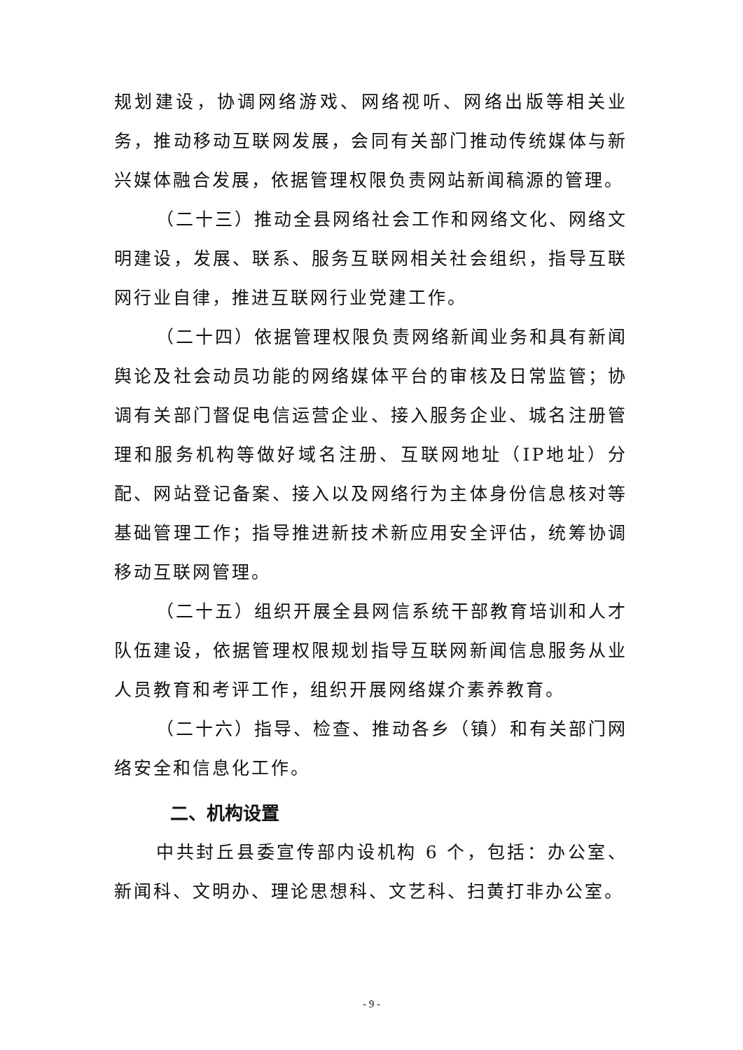规划建设，协调网络游戏、网络视听、网络出版等相关业务，推动移动互联网发展，会同有关部门推动传统媒体与新兴媒体融合发展，依据管理权限负责网站新闻稿源的管理。
（二十三）推动全县网络社会工作和网络文化、网络文明建设，发展、联系、服务互联网相关社会组织，指导互联网行业自律，推进互联网行业党建工作。
（二十四）依据管理权限负责网络新闻业务和具有新闻舆论及社会动员功能的网络媒体平台的审核及日常监管；协调有关部门督促电信运营企业、接入服务企业、城名注册管理和服务机构等做好域名注册、互联网地址（IP地址）分配、网站登记备案、接入以及网络行为主体身份信息核对等基础管理工作；指导推进新技术新应用安全评估，统筹协调移动互联网管理。
（二十五）组织开展全县网信系统干部教育培训和人才队伍建设，依据管理权限规划指导互联网新闻信息服务从业人员教育和考评工作，组织开展网络媒介素养教育。
（二十六）指导、检查、推动各乡（镇）和有关部门网络安全和信息化工作。
二、机构设置
中共封丘县委宣传部内设机构 6 个，包括：办公室、新闻科、文明办、理论思想科、文艺科、扫黄打非办公室。
- 9 -